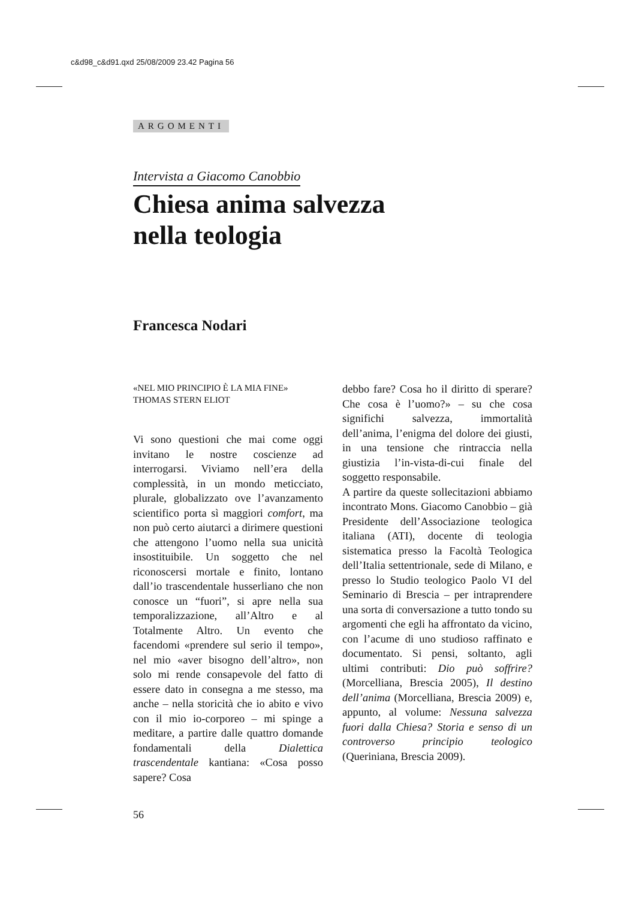c&d98_c&d91.qxd 25/08/2009 23.42 Pagina 56
ARGOMENTI
Intervista a Giacomo Canobbio
Chiesa anima salvezza
nella teologia
Francesca Nodari
«NEL MIO PRINCIPIO È LA MIA FINE»
THOMAS STERN ELIOT
Vi sono questioni che mai come oggi invitano le nostre coscienze ad interrogarsi. Viviamo nell’era della complessità, in un mondo meticciato, plurale, globalizzato ove l’avanzamento scientifico porta sì maggiori comfort, ma non può certo aiutarci a dirimere questioni che attengono l’uomo nella sua unicità insostituibile. Un soggetto che nel riconoscersi mortale e finito, lontano dall’io trascendentale husserliano che non conosce un “fuori”, si apre nella sua temporalizzazione, all’Altro e al Totalmente Altro. Un evento che facendomi «prendere sul serio il tempo», nel mio «aver bisogno dell’altro», non solo mi rende consapevole del fatto di essere dato in consegna a me stesso, ma anche – nella storicità che io abito e vivo con il mio io-corporeo – mi spinge a meditare, a partire dalle quattro domande fondamentali della Dialettica trascendentale kantiana: «Cosa posso sapere? Cosa
debbo fare? Cosa ho il diritto di sperare? Che cosa è l’uomo?» – su che cosa significhi salvezza, immortalità dell’anima, l’enigma del dolore dei giusti, in una tensione che rintraccia nella giustizia l’in-vista-di-cui finale del soggetto responsabile.
A partire da queste sollecitazioni abbiamo incontrato Mons. Giacomo Canobbio – già Presidente dell’Associazione teologica italiana (ATI), docente di teologia sistematica presso la Facoltà Teologica dell’Italia settentrionale, sede di Milano, e presso lo Studio teologico Paolo VI del Seminario di Brescia – per intraprendere una sorta di conversazione a tutto tondo su argomenti che egli ha affrontato da vicino, con l’acume di uno studioso raffinato e documentato. Si pensi, soltanto, agli ultimi contributi: Dio può soffrire? (Morcelliana, Brescia 2005), Il destino dell’anima (Morcelliana, Brescia 2009) e, appunto, al volume: Nessuna salvezza fuori dalla Chiesa? Storia e senso di un controverso principio teologico (Queriniana, Brescia 2009).
56